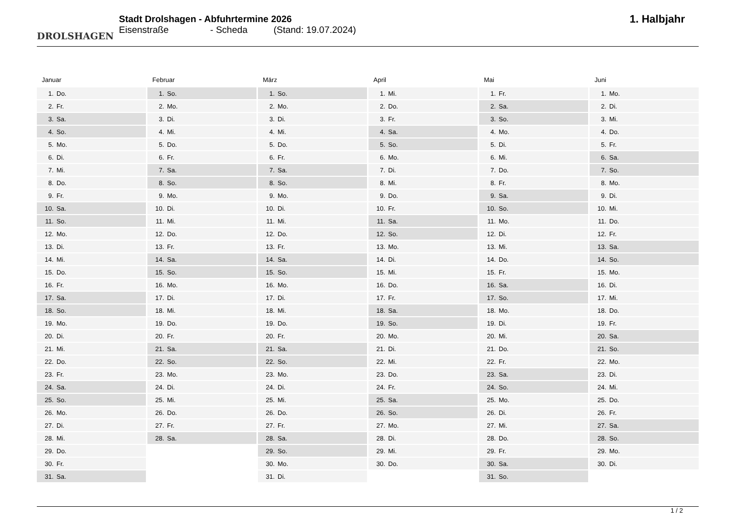DROLSHAGEN
Stadt Drolshagen - Abfuhrtermine 2026
Eisenstraße - Scheda (Stand: 19.07.2024)
1. Halbjahr
Januar
| 1. | Do. |
| 2. | Fr. |
| 3. | Sa. |
| 4. | So. |
| 5. | Mo. |
| 6. | Di. |
| 7. | Mi. |
| 8. | Do. |
| 9. | Fr. |
| 10. | Sa. |
| 11. | So. |
| 12. | Mo. |
| 13. | Di. |
| 14. | Mi. |
| 15. | Do. |
| 16. | Fr. |
| 17. | Sa. |
| 18. | So. |
| 19. | Mo. |
| 20. | Di. |
| 21. | Mi. |
| 22. | Do. |
| 23. | Fr. |
| 24. | Sa. |
| 25. | So. |
| 26. | Mo. |
| 27. | Di. |
| 28. | Mi. |
| 29. | Do. |
| 30. | Fr. |
| 31. | Sa. |
Februar
| 1. | So. |
| 2. | Mo. |
| 3. | Di. |
| 4. | Mi. |
| 5. | Do. |
| 6. | Fr. |
| 7. | Sa. |
| 8. | So. |
| 9. | Mo. |
| 10. | Di. |
| 11. | Mi. |
| 12. | Do. |
| 13. | Fr. |
| 14. | Sa. |
| 15. | So. |
| 16. | Mo. |
| 17. | Di. |
| 18. | Mi. |
| 19. | Do. |
| 20. | Fr. |
| 21. | Sa. |
| 22. | So. |
| 23. | Mo. |
| 24. | Di. |
| 25. | Mi. |
| 26. | Do. |
| 27. | Fr. |
| 28. | Sa. |
März
| 1. | So. |
| 2. | Mo. |
| 3. | Di. |
| 4. | Mi. |
| 5. | Do. |
| 6. | Fr. |
| 7. | Sa. |
| 8. | So. |
| 9. | Mo. |
| 10. | Di. |
| 11. | Mi. |
| 12. | Do. |
| 13. | Fr. |
| 14. | Sa. |
| 15. | So. |
| 16. | Mo. |
| 17. | Di. |
| 18. | Mi. |
| 19. | Do. |
| 20. | Fr. |
| 21. | Sa. |
| 22. | So. |
| 23. | Mo. |
| 24. | Di. |
| 25. | Mi. |
| 26. | Do. |
| 27. | Fr. |
| 28. | Sa. |
| 29. | So. |
| 30. | Mo. |
| 31. | Di. |
April
| 1. | Mi. |
| 2. | Do. |
| 3. | Fr. |
| 4. | Sa. |
| 5. | So. |
| 6. | Mo. |
| 7. | Di. |
| 8. | Mi. |
| 9. | Do. |
| 10. | Fr. |
| 11. | Sa. |
| 12. | So. |
| 13. | Mo. |
| 14. | Di. |
| 15. | Mi. |
| 16. | Do. |
| 17. | Fr. |
| 18. | Sa. |
| 19. | So. |
| 20. | Mo. |
| 21. | Di. |
| 22. | Mi. |
| 23. | Do. |
| 24. | Fr. |
| 25. | Sa. |
| 26. | So. |
| 27. | Mo. |
| 28. | Di. |
| 29. | Mi. |
| 30. | Do. |
Mai
| 1. | Fr. |
| 2. | Sa. |
| 3. | So. |
| 4. | Mo. |
| 5. | Di. |
| 6. | Mi. |
| 7. | Do. |
| 8. | Fr. |
| 9. | Sa. |
| 10. | So. |
| 11. | Mo. |
| 12. | Di. |
| 13. | Mi. |
| 14. | Do. |
| 15. | Fr. |
| 16. | Sa. |
| 17. | So. |
| 18. | Mo. |
| 19. | Di. |
| 20. | Mi. |
| 21. | Do. |
| 22. | Fr. |
| 23. | Sa. |
| 24. | So. |
| 25. | Mo. |
| 26. | Di. |
| 27. | Mi. |
| 28. | Do. |
| 29. | Fr. |
| 30. | Sa. |
| 31. | So. |
Juni
| 1. | Mo. |
| 2. | Di. |
| 3. | Mi. |
| 4. | Do. |
| 5. | Fr. |
| 6. | Sa. |
| 7. | So. |
| 8. | Mo. |
| 9. | Di. |
| 10. | Mi. |
| 11. | Do. |
| 12. | Fr. |
| 13. | Sa. |
| 14. | So. |
| 15. | Mo. |
| 16. | Di. |
| 17. | Mi. |
| 18. | Do. |
| 19. | Fr. |
| 20. | Sa. |
| 21. | So. |
| 22. | Mo. |
| 23. | Di. |
| 24. | Mi. |
| 25. | Do. |
| 26. | Fr. |
| 27. | Sa. |
| 28. | So. |
| 29. | Mo. |
| 30. | Di. |
1 / 2